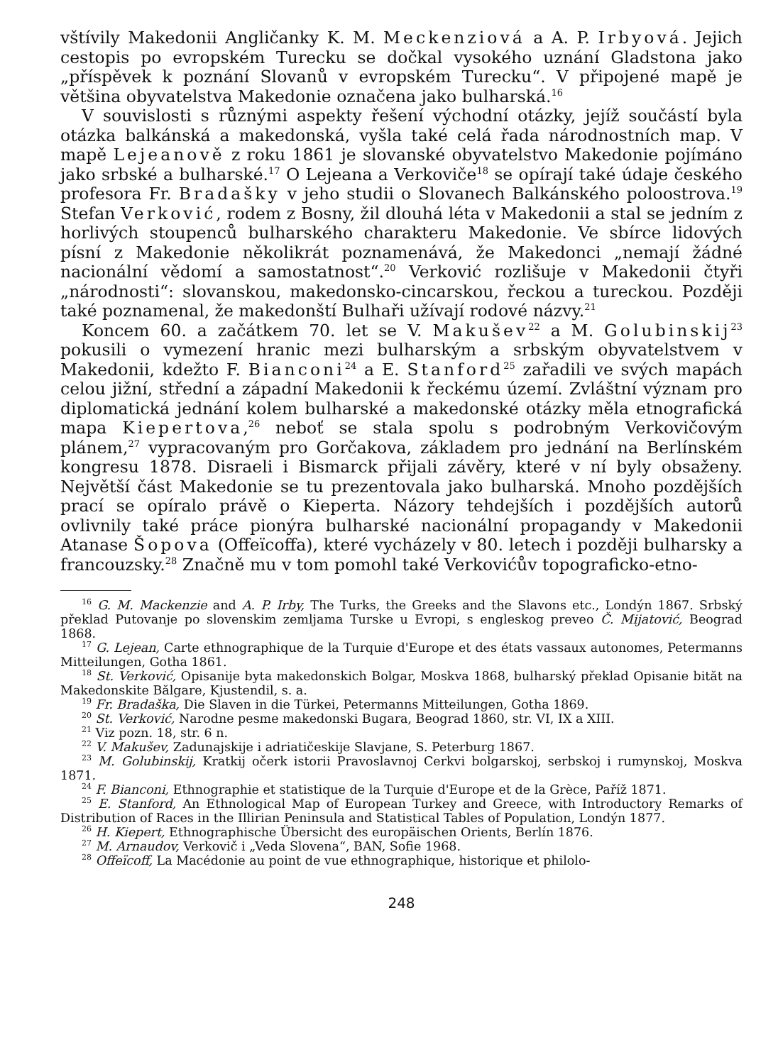vštívily Makedonii Angličanky K. M. Meckenziová a A. P. Irbyová. Jejich cestopis po evropském Turecku se dočkal vysokého uznání Gladstona jako „příspěvek k poznání Slovanů v evropském Turecku“. V připojené mapě je většina obyvatelstva Makedonie označena jako bulharská.<sup>16</sup>
V souvislosti s různými aspekty řešení východní otázky, jejíž součástí byla otázka balkánská a makedonská, vyšla také celá řada národnostních map. V mapě Lejeanově z roku 1861 je slovanské obyvatelstvo Makedonie pojímáno jako srbské a bulharské.<sup>17</sup> O Lejeana a Verkoviče<sup>18</sup> se opírají také údaje českého profesora Fr. Bradašky v jeho studii o Slovanech Balkánského poloostrova.<sup>19</sup> Stefan Verković, rodem z Bosny, žil dlouhá léta v Makedonii a stal se jedním z horlivých stoupenců bulharského charakteru Makedonie. Ve sbírce lidových písní z Makedonie několikrát poznamenává, že Makedonci „nemají žádné nacionální vědomí a samostatnost“.<sup>20</sup> Verković rozlišuje v Makedonii čtyři „národnosti“: slovanskou, makedonsko-cincarskou, řeckou a tureckou. Později také poznamenal, že makedonští Bulhaři užívají rodové názvy.<sup>21</sup>
Koncem 60. a začátkem 70. let se V. Makušev<sup>22</sup> a M. Golubinskij<sup>23</sup> pokusili o vymezení hranic mezi bulharským a srbským obyvatelstvem v Makedonii, kdežto F. Bianconi<sup>24</sup> a E. Stanford<sup>25</sup> zařadili ve svých mapách celou jižní, střední a západní Makedonii k řeckému území. Zvláštní význam pro diplomatická jednání kolem bulharské a makedonské otázky měla etnografická mapa Kiepertova,<sup>26</sup> neboť se stala spolu s podrobným Verkovičovým plánem,<sup>27</sup> vypracovaným pro Gorčakova, základem pro jednání na Berlínském kongresu 1878. Disraeli i Bismarck přijali závěry, které v ní byly obsaženy. Největší část Makedonie se tu prezentovala jako bulharská. Mnoho pozdějších prací se opíralo právě o Kieperta. Názory tehdejších i pozdějších autorů ovlivnily také práce pionýra bulharské nacionální propagandy v Makedonii Atanase Šopova (Offeïcoffa), které vycházely v 80. letech i později bulharsky a francouzsky.<sup>28</sup> Značně mu v tom pomohl také Verkovićův topograficko-etno-
<sup>16</sup> G. M. Mackenzie and A. P. Irby, The Turks, the Greeks and the Slavons etc., Londýn 1867. Srbský překlad Putovanje po slovenskim zemljama Turske u Evropi, s engleskog preveo Č. Mijatović, Beograd 1868.
<sup>17</sup> G. Lejean, Carte ethnographique de la Turquie d'Europe et des états vassaux autonomes, Petermanns Mitteilungen, Gotha 1861.
<sup>18</sup> St. Verković, Opisanije byta makedonskich Bolgar, Moskva 1868, bulharský překlad Opisanie bităt na Makedonskite Bălgare, Kjustendil, s. a.
<sup>19</sup> Fr. Bradaška, Die Slaven in die Türkei, Petermanns Mitteilungen, Gotha 1869.
<sup>20</sup> St. Verković, Narodne pesme makedonski Bugara, Beograd 1860, str. VI, IX a XIII.
<sup>21</sup> Viz pozn. 18, str. 6 n.
<sup>22</sup> V. Makušev, Zadunajskije i adriatičeskije Slavjane, S. Peterburg 1867.
<sup>23</sup> M. Golubinskij, Kratkij očerk istorii Pravoslavnoj Cerkvi bolgarskoj, serbskoj i rumynskoj, Moskva 1871.
<sup>24</sup> F. Bianconi, Ethnographie et statistique de la Turquie d'Europe et de la Grèce, Paříž 1871.
<sup>25</sup> E. Stanford, An Ethnological Map of European Turkey and Greece, with Introductory Remarks of Distribution of Races in the Illirian Peninsula and Statistical Tables of Population, Londýn 1877.
<sup>26</sup> H. Kiepert, Ethnographische Übersicht des europäischen Orients, Berlín 1876.
<sup>27</sup> M. Arnaudov, Verkovič i „Veda Slovena“, BAN, Sofie 1968.
<sup>28</sup> Offeïcoff, La Macédonie au point de vue ethnographique, historique et philolo-
248